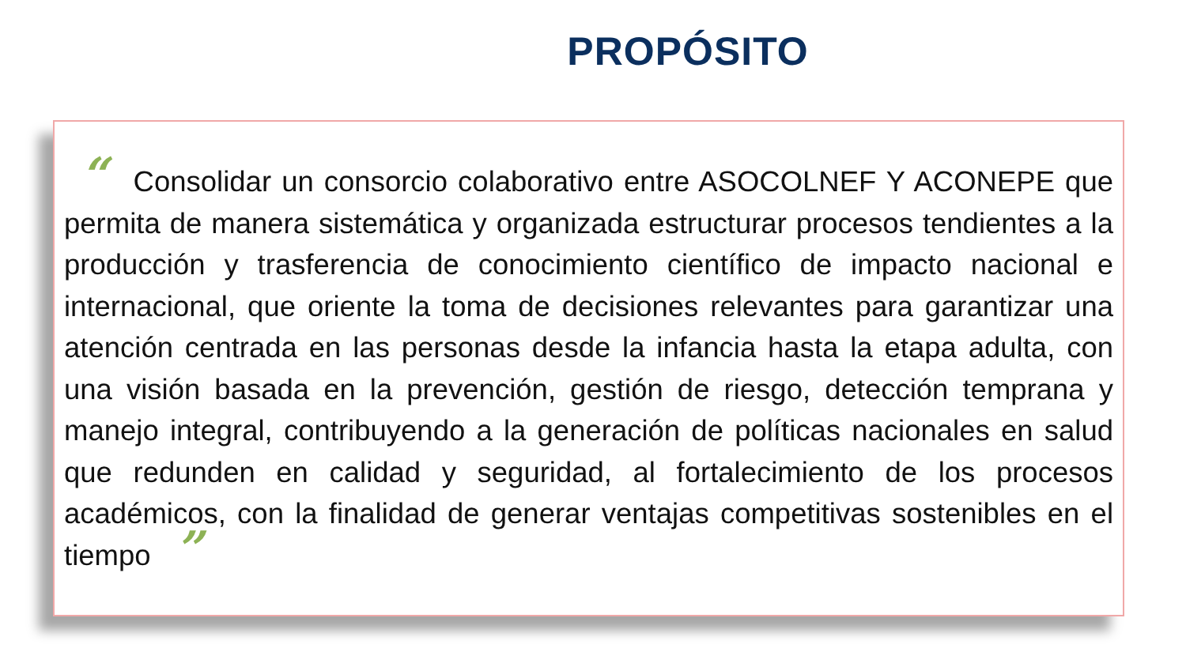PROPÓSITO
“ Consolidar un consorcio colaborativo entre ASOCOLNEF Y ACONEPE que permita de manera sistemática y organizada estructurar procesos tendientes a la producción y trasferencia de conocimiento científico de impacto nacional e internacional, que oriente la toma de decisiones relevantes para garantizar una atención centrada en las personas desde la infancia hasta la etapa adulta, con una visión basada en la prevención, gestión de riesgo, detección temprana y manejo integral, contribuyendo a la generación de políticas nacionales en salud que redunden en calidad y seguridad, al fortalecimiento de los procesos académicos, con la finalidad de generar ventajas competitivas sostenibles en el tiempo ”